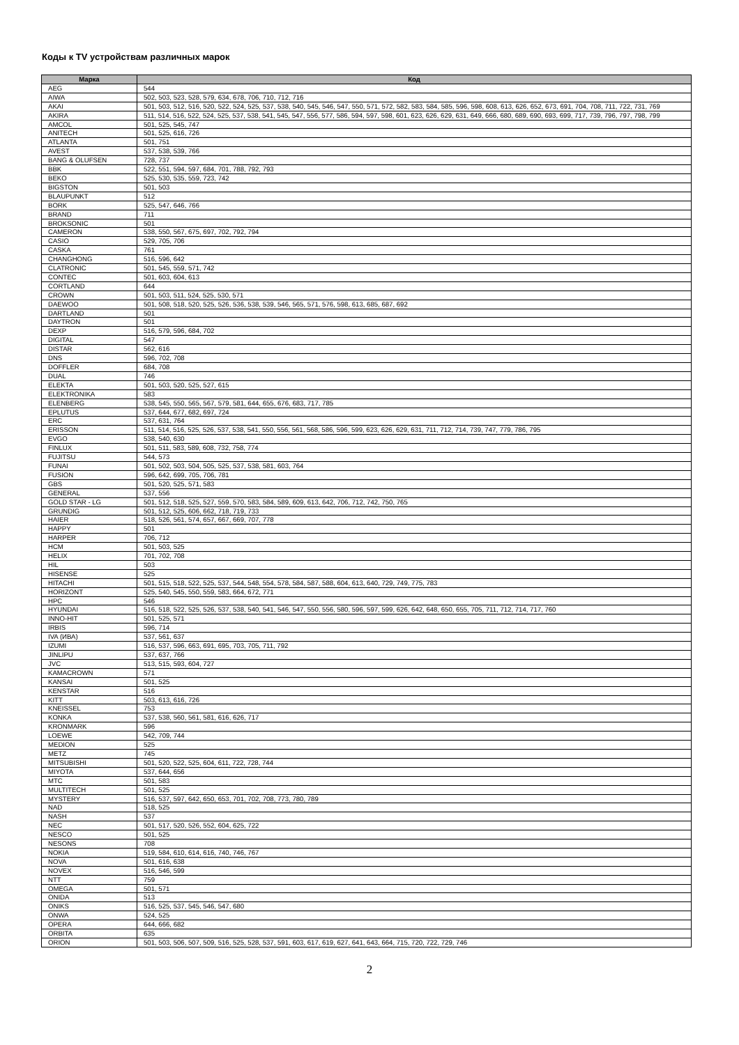Коды к TV устройствам различных марок
| Марка | Код |
| --- | --- |
| AEG | 544 |
| AIWA | 502, 503, 523, 528, 579, 634, 678, 706, 710, 712, 716 |
| AKAI | 501, 503, 512, 516, 520, 522, 524, 525, 537, 538, 540, 545, 546, 547, 550, 571, 572, 582, 583, 584, 585, 596, 598, 608, 613, 626, 652, 673, 691, 704, 708, 711, 722, 731, 769 |
| AKIRA | 511, 514, 516, 522, 524, 525, 537, 538, 541, 545, 547, 556, 577, 586, 594, 597, 598, 601, 623, 626, 629, 631, 649, 666, 680, 689, 690, 693, 699, 717, 739, 796, 797, 798, 799 |
| AMCOL | 501, 525, 545, 747 |
| ANITECH | 501, 525, 616, 726 |
| ATLANTA | 501, 751 |
| AVEST | 537, 538, 539, 766 |
| BANG & OLUFSEN | 728, 737 |
| BBK | 522, 551, 594, 597, 684, 701, 788, 792, 793 |
| BEKO | 525, 530, 535, 559, 723, 742 |
| BIGSTON | 501, 503 |
| BLAUPUNKT | 512 |
| BORK | 525, 547, 646, 766 |
| BRAND | 711 |
| BROKSONIC | 501 |
| CAMERON | 538, 550, 567, 675, 697, 702, 792, 794 |
| CASIO | 529, 705, 706 |
| CASKA | 761 |
| CHANGHONG | 516, 596, 642 |
| CLATRONIC | 501, 545, 559, 571, 742 |
| CONTEC | 501, 603, 604, 613 |
| CORTLAND | 644 |
| CROWN | 501, 503, 511, 524, 525, 530, 571 |
| DAEWOO | 501, 508, 518, 520, 525, 526, 536, 538, 539, 546, 565, 571, 576, 598, 613, 685, 687, 692 |
| DARTLAND | 501 |
| DAYTRON | 501 |
| DEXP | 516, 579, 596, 684, 702 |
| DIGITAL | 547 |
| DISTAR | 562, 616 |
| DNS | 596, 702, 708 |
| DOFFLER | 684, 708 |
| DUAL | 746 |
| ELEKTA | 501, 503, 520, 525, 527, 615 |
| ELEKTRONIKA | 583 |
| ELENBERG | 538, 545, 550, 565, 567, 579, 581, 644, 655, 676, 683, 717, 785 |
| EPLUTUS | 537, 644, 677, 682, 697, 724 |
| ERC | 537, 631, 764 |
| ERISSON | 511, 514, 516, 525, 526, 537, 538, 541, 550, 556, 561, 568, 586, 596, 599, 623, 626, 629, 631, 711, 712, 714, 739, 747, 779, 786, 795 |
| EVGO | 538, 540, 630 |
| FINLUX | 501, 511, 583, 589, 608, 732, 758, 774 |
| FUJITSU | 544, 573 |
| FUNAI | 501, 502, 503, 504, 505, 525, 537, 538, 581, 603, 764 |
| FUSION | 596, 642, 699, 705, 706, 781 |
| GBS | 501, 520, 525, 571, 583 |
| GENERAL | 537, 556 |
| GOLD STAR - LG | 501, 512, 518, 525, 527, 559, 570, 583, 584, 589, 609, 613, 642, 706, 712, 742, 750, 765 |
| GRUNDIG | 501, 512, 525, 606, 662, 718, 719, 733 |
| HAIER | 518, 526, 561, 574, 657, 667, 669, 707, 778 |
| HAPPY | 501 |
| HARPER | 706, 712 |
| HCM | 501, 503, 525 |
| HELIX | 701, 702, 708 |
| HIL | 503 |
| HISENSE | 525 |
| HITACHI | 501, 515, 518, 522, 525, 537, 544, 548, 554, 578, 584, 587, 588, 604, 613, 640, 729, 749, 775, 783 |
| HORIZONT | 525, 540, 545, 550, 559, 583, 664, 672, 771 |
| HPC | 546 |
| HYUNDAI | 516, 518, 522, 525, 526, 537, 538, 540, 541, 546, 547, 550, 556, 580, 596, 597, 599, 626, 642, 648, 650, 655, 705, 711, 712, 714, 717, 760 |
| INNO-HIT | 501, 525, 571 |
| IRBIS | 596, 714 |
| IVA (ИВА) | 537, 561, 637 |
| IZUMI | 516, 537, 596, 663, 691, 695, 703, 705, 711, 792 |
| JINLIPU | 537, 637, 766 |
| JVC | 513, 515, 593, 604, 727 |
| KAMACROWN | 571 |
| KANSAI | 501, 525 |
| KENSTAR | 516 |
| KITT | 503, 613, 616, 726 |
| KNEISSEL | 753 |
| KONKA | 537, 538, 560, 561, 581, 616, 626, 717 |
| KRONMARK | 596 |
| LOEWE | 542, 709, 744 |
| MEDION | 525 |
| METZ | 745 |
| MITSUBISHI | 501, 520, 522, 525, 604, 611, 722, 728, 744 |
| MIYOTA | 537, 644, 656 |
| MTC | 501, 583 |
| MULTITECH | 501, 525 |
| MYSTERY | 516, 537, 597, 642, 650, 653, 701, 702, 708, 773, 780, 789 |
| NAD | 518, 525 |
| NASH | 537 |
| NEC | 501, 517, 520, 526, 552, 604, 625, 722 |
| NESCO | 501, 525 |
| NESONS | 708 |
| NOKIA | 519, 584, 610, 614, 616, 740, 746, 767 |
| NOVA | 501, 616, 638 |
| NOVEX | 516, 546, 599 |
| NTT | 759 |
| OMEGA | 501, 571 |
| ONIDA | 513 |
| ONIKS | 516, 525, 537, 545, 546, 547, 680 |
| ONWA | 524, 525 |
| OPERA | 644, 666, 682 |
| ORBITA | 635 |
| ORION | 501, 503, 506, 507, 509, 516, 525, 528, 537, 591, 603, 617, 619, 627, 641, 643, 664, 715, 720, 722, 729, 746 |
2